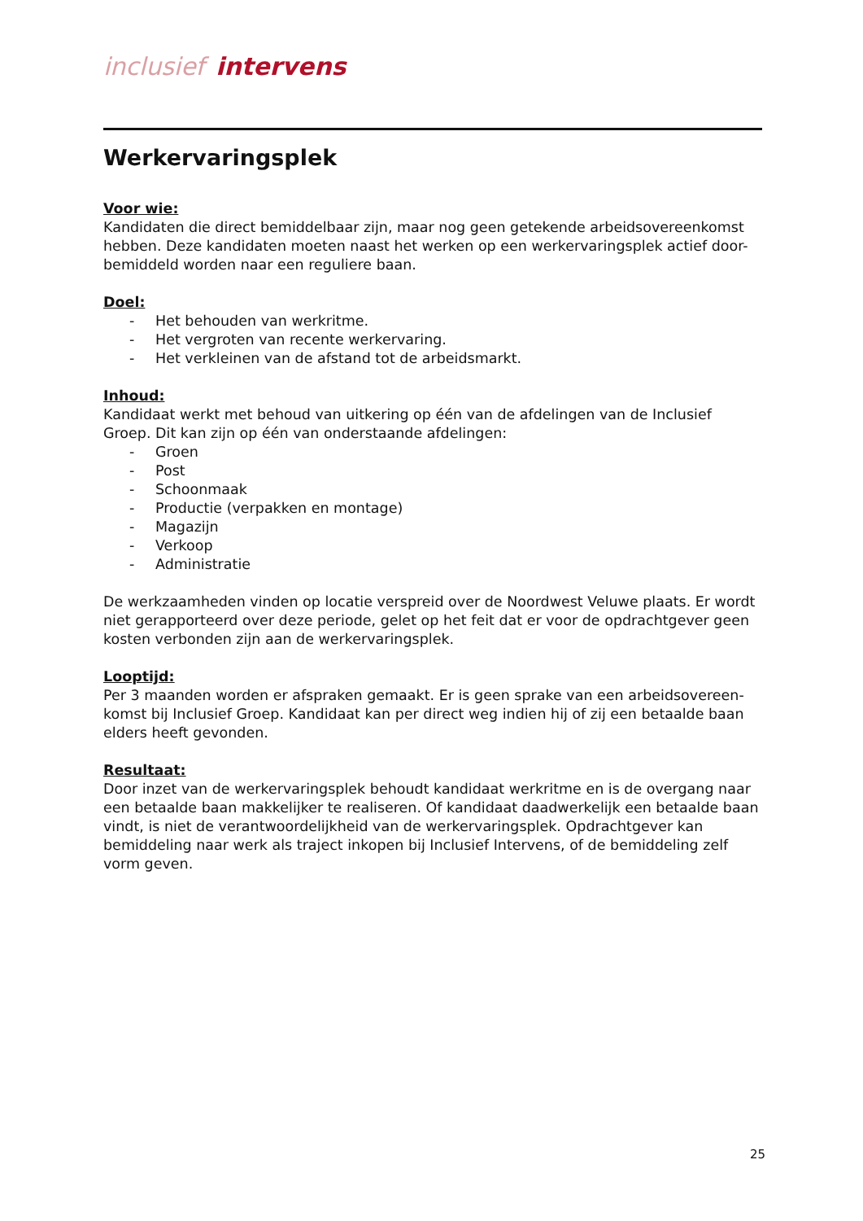inclusief intervens
Werkervaringsplek
Voor wie:
Kandidaten die direct bemiddelbaar zijn, maar nog geen getekende arbeidsovereenkomst hebben. Deze kandidaten moeten naast het werken op een werkervaringsplek actief door-bemiddeld worden naar een reguliere baan.
Doel:
- Het behouden van werkritme.
- Het vergroten van recente werkervaring.
- Het verkleinen van de afstand tot de arbeidsmarkt.
Inhoud:
Kandidaat werkt met behoud van uitkering op één van de afdelingen van de Inclusief Groep. Dit kan zijn op één van onderstaande afdelingen:
- Groen
- Post
- Schoonmaak
- Productie (verpakken en montage)
- Magazijn
- Verkoop
- Administratie
De werkzaamheden vinden op locatie verspreid over de Noordwest Veluwe plaats. Er wordt niet gerapporteerd over deze periode, gelet op het feit dat er voor de opdrachtgever geen kosten verbonden zijn aan de werkervaringsplek.
Looptijd:
Per 3 maanden worden er afspraken gemaakt. Er is geen sprake van een arbeidsovereen-komst bij Inclusief Groep. Kandidaat kan per direct weg indien hij of zij een betaalde baan elders heeft gevonden.
Resultaat:
Door inzet van de werkervaringsplek behoudt kandidaat werkritme en is de overgang naar een betaalde baan makkelijker te realiseren. Of kandidaat daadwerkelijk een betaalde baan vindt, is niet de verantwoordelijkheid van de werkervaringsplek. Opdrachtgever kan bemiddeling naar werk als traject inkopen bij Inclusief Intervens, of de bemiddeling zelf vorm geven.
25